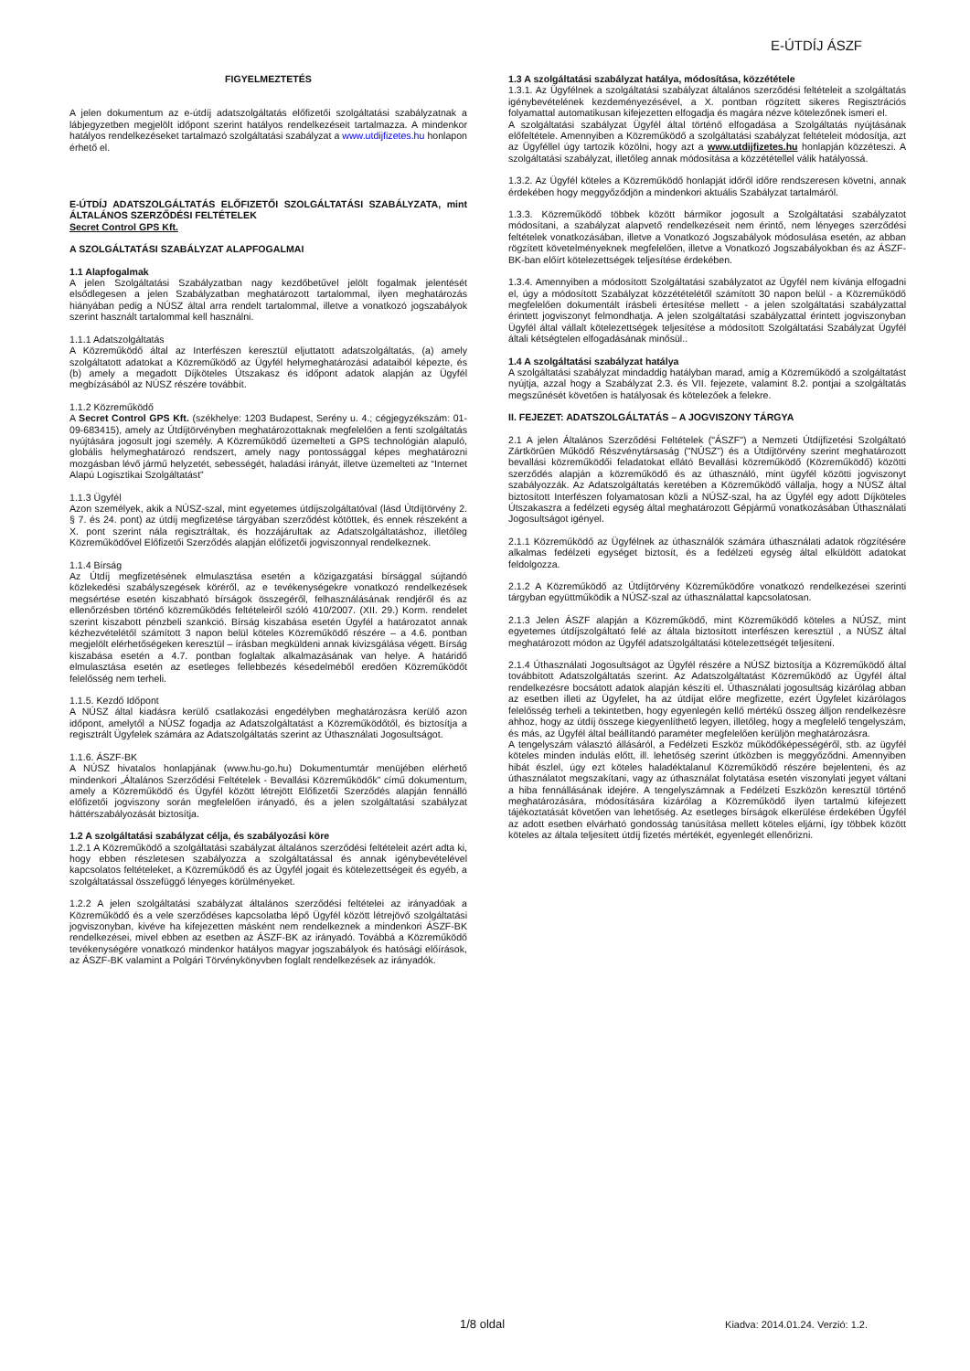E-ÚTDÍJ ÁSZF
FIGYELMEZTETÉS
A jelen dokumentum az e-útdíj adatszolgáltatás előfizetői szolgáltatási szabályzatnak a lábjegyzetben megjelölt időpont szerint hatályos rendelkezéseit tartalmazza. A mindenkor hatályos rendelkezéseket tartalmazó szolgáltatási szabályzat a www.utdijfizetes.hu honlapon érhető el.
E-ÚTDÍJ ADATSZOLGÁLTATÁS ELŐFIZETŐI SZOLGÁLTATÁSI SZABÁLYZATA, mint ÁLTALÁNOS SZERZŐDÉSI FELTÉTELEK
Secret Control GPS Kft.
A SZOLGÁLTATÁSI SZABÁLYZAT ALAPFOGALMAI
1.1 Alapfogalmak
A jelen Szolgáltatási Szabályzatban nagy kezdőbetűvel jelölt fogalmak jelentését elsődlegesen a jelen Szabályzatban meghatározott tartalommal, ilyen meghatározás hiányában pedig a NÚSZ által arra rendelt tartalommal, illetve a vonatkozó jogszabályok szerint használt tartalommal kell használni.
1.1.1 Adatszolgáltatás
A Közreműködő által az Interfészen keresztül eljuttatott adatszolgáltatás, (a) amely szolgáltatott adatokat a Közreműködő az Ügyfél helymeghatározási adataiból képezte, és (b) amely a megadott Díjköteles Útszakasz és időpont adatok alapján az Ügyfél megbízásából az NÚSZ részére továbbít.
1.1.2 Közreműködő
A Secret Control GPS Kft. (székhelye: 1203 Budapest, Serény u. 4.; cégjegyzékszám: 01-09-683415), amely az Útdíjtörvényben meghatározottaknak megfelelően a fenti szolgáltatás nyújtására jogosult jogi személy. A Közreműködő üzemelteti a GPS technológián alapuló, globális helymeghatározó rendszert, amely nagy pontossággal képes meghatározni mozgásban lévő jármű helyzetét, sebességét, haladási irányát, illetve üzemelteti az “Internet Alapú Logisztikai Szolgáltatást”
1.1.3 Ügyfél
Azon személyek, akik a NÚSZ-szal, mint egyetemes útdíjszolgáltatóval (lásd Útdíjtörvény 2. § 7. és 24. pont) az útdíj megfizetése tárgyában szerződést kötöttek, és ennek részeként a X. pont szerint nála regisztráltak, és hozzájárultak az Adatszolgáltatáshoz, illetőleg Közreműködővel Előfizetői Szerződés alapján előfizetői jogviszonnyal rendelkeznek.
1.1.4 Bírság
Az Útdíj megfizetésének elmulasztása esetén a közigazgatási bírsággal sújtandó közlekedési szabályszegések köréről, az e tevékenységekre vonatkozó rendelkezések megsértése esetén kiszabható bírságok összegéről, felhasználásának rendjéről és az ellenőrzésben történő közreműködés feltételeiről szóló 410/2007. (XII. 29.) Korm. rendelet szerint kiszabott pénzbeli szankció. Bírság kiszabása esetén Ügyfél a határozatot annak kézhezvételétől számított 3 napon belül köteles Közreműködő részére – a 4.6. pontban megjelölt elérhetőségeken keresztül – írásban megküldeni annak kivizsgálása végett. Bírság kiszabása esetén a 4.7. pontban foglaltak alkalmazásának van helye. A határidő elmulasztása esetén az esetleges fellebbezés késedelméből eredően Közreműködőt felelősség nem terheli.
1.1.5. Kezdő Időpont
A NÚSZ által kiadásra kerülő csatlakozási engedélyben meghatározásra kerülő azon időpont, amelytől a NÚSZ fogadja az Adatszolgáltatást a Közreműködőtől, és biztosítja a regisztrált Ügyfelek számára az Adatszolgáltatás szerint az Úthasználati Jogosultságot.
1.1.6. ÁSZF-BK
A NÚSZ hivatalos honlapjának (www.hu-go.hu) Dokumentumtár menüjében elérhető mindenkori „Általános Szerződési Feltételek - Bevallási Közreműködők” című dokumentum, amely a Közreműködő és Ügyfél között létrejött Előfizetői Szerződés alapján fennálló előfizetői jogviszony során megfelelően irányadó, és a jelen szolgáltatási szabályzat háttérszabályozását biztosítja.
1.2 A szolgáltatási szabályzat célja, és szabályozási köre
1.2.1 A Közreműködő a szolgáltatási szabályzat általános szerződési feltételeit azért adta ki, hogy ebben részletesen szabályozza a szolgáltatással és annak igénybevételével kapcsolatos feltételeket, a Közreműködő és az Ügyfél jogait és kötelezettségeit és egyéb, a szolgáltatással összefüggő lényeges körülményeket.
1.2.2 A jelen szolgáltatási szabályzat általános szerződési feltételei az irányadóak a Közreműködő és a vele szerződéses kapcsolatba lépő Ügyfél között létrejövő szolgáltatási jogviszonyban, kivéve ha kifejezetten másként nem rendelkeznek a mindenkori ÁSZF-BK rendelkezései, mivel ebben az esetben az ÁSZF-BK az irányadó. Továbbá a Közreműködő tevékenységére vonatkozó mindenkor hatályos magyar jogszabályok és hatósági előírások, az ÁSZF-BK valamint a Polgári Törvénykönyvben foglalt rendelkezések az irányadók.
1.3 A szolgáltatási szabályzat hatálya, módosítása, közzététele
1.3.1. Az Ügyfélnek a szolgáltatási szabályzat általános szerződési feltételeit a szolgáltatás igénybevételének kezdeményezésével, a X. pontban rögzített sikeres Regisztrációs folyamattal automatikusan kifejezetten elfogadja és magára nézve kötelezőnek ismeri el.
A szolgáltatási szabályzat Ügyfél által történő elfogadása a Szolgáltatás nyújtásának előfeltétele. Amennyiben a Közreműködő a szolgáltatási szabályzat feltételeit módosítja, azt az Ügyféllel úgy tartozik közölni, hogy azt a www.utdijfizetes.hu honlapján közzéteszi. A szolgáltatási szabályzat, illetőleg annak módosítása a közzététellel válik hatályossá.
1.3.2. Az Ügyfél köteles a Közreműködő honlapját időről időre rendszeresen követni, annak érdekében hogy meggyőződjön a mindenkori aktuális Szabályzat tartalmáról.
1.3.3. Közreműködő többek között bármikor jogosult a Szolgáltatási szabályzatot módosítani, a szabályzat alapvető rendelkezéseit nem érintő, nem lényeges szerződési feltételek vonatkozásában, illetve a Vonatkozó Jogszabályok módosulása esetén, az abban rögzített követelményeknek megfelelően, illetve a Vonatkozó Jogszabályokban és az ÁSZF-BK-ban előírt kötelezettségek teljesítése érdekében.
1.3.4. Amennyiben a módosított Szolgáltatási szabályzatot az Ügyfél nem kívánja elfogadni el, úgy a módosított Szabályzat közzétételétől számított 30 napon belül - a Közreműködő megfelelően dokumentált írásbeli értesítése mellett - a jelen szolgáltatási szabályzattal érintett jogviszonyt felmondhatja. A jelen szolgáltatási szabályzattal érintett jogviszonyban Ügyfél által vállalt kötelezettségek teljesítése a módosított Szolgáltatási Szabályzat Ügyfél általi kétségtelen elfogadásának minősül..
1.4 A szolgáltatási szabályzat hatálya
A szolgáltatási szabályzat mindaddig hatályban marad, amíg a Közreműködő a szolgáltatást nyújtja, azzal hogy a Szabályzat 2.3. és VII. fejezete, valamint 8.2. pontjai a szolgáltatás megszűnését követően is hatályosak és kötelezőek a felekre.
II. FEJEZET: ADATSZOLGÁLTATÁS – A JOGVISZONY TÁRGYA
2.1 A jelen Általános Szerződési Feltételek ("ÁSZF") a Nemzeti Útdíjfizetési Szolgáltató Zártkörűen Működő Részvénytársaság ("NÚSZ") és a Útdíjtörvény szerint meghatározott bevallási közreműködői feladatokat ellátó Bevallási közreműködő (Közreműködő) közötti szerződés alapján a közreműködő és az úthasználó, mint ügyfél közötti jogviszonyt szabályozzák. Az Adatszolgáltatás keretében a Közreműködő vállalja, hogy a NÚSZ által biztosított Interfészen folyamatosan közli a NÚSZ-szal, ha az Ügyfél egy adott Díjköteles Útszakaszra a fedélzeti egység által meghatározott Gépjármű vonatkozásában Úthasználati Jogosultságot igényel.
2.1.1 Közreműködő az Ügyfélnek az úthasználók számára úthasználati adatok rögzítésére alkalmas fedélzeti egységet biztosít, és a fedélzeti egység által elküldött adatokat feldolgozza.
2.1.2 A Közreműködő az Útdíjtörvény Közreműködőre vonatkozó rendelkezései szerinti tárgyban együttműködik a NÚSZ-szal az úthasználattal kapcsolatosan.
2.1.3 Jelen ÁSZF alapján a Közreműködő, mint Közreműködő köteles a NÚSZ, mint egyetemes útdíjszolgáltató felé az általa biztosított interfészen keresztül , a NÚSZ által meghatározott módon az Ügyfél adatszolgáltatási kötelezettségét teljesíteni.
2.1.4 Úthasználati Jogosultságot az Ügyfél részére a NÚSZ biztosítja a Közreműködő által továbbított Adatszolgáltatás szerint. Az Adatszolgáltatást Közreműködő az Ügyfél által rendelkezésre bocsátott adatok alapján készíti el. Úthasználati jogosultság kizárólag abban az esetben illeti az Ügyfelet, ha az útdíjat előre megfizette, ezért Ügyfelet kizárólagos felelősség terheli a tekintetben, hogy egyenlegén kellő mértékű összeg álljon rendelkezésre ahhoz, hogy az útdíj összege kiegyenlíthető legyen, illetőleg, hogy a megfelelő tengelyszám, és más, az Ügyfél által beállítandó paraméter megfelelően kerüljön meghatározásra.
A tengelyszám választó állásáról, a Fedélzeti Eszköz működőképességéről, stb. az ügyfél köteles minden indulás előtt, ill. lehetőség szerint útközben is meggyőződni. Amennyiben hibát észlel, úgy ezt köteles haladéktalanul Közreműködő részére bejelenteni, és az úthasználatot megszakítani, vagy az úthasználat folytatása esetén viszonylati jegyet váltani a hiba fennállásának idejére. A tengelyszámnak a Fedélzeti Eszközön keresztül történő meghatározására, módosítására kizárólag a Közreműködő ilyen tartalmú kifejezett tájékoztatását követően van lehetőség. Az esetleges bírságok elkerülése érdekében Ügyfél az adott esetben elvárható gondosság tanúsítása mellett köteles eljárni, így többek között köteles az általa teljesített útdíj fizetés mértékét, egyenlegét ellenőrizni.
1/8 oldal Kiadva: 2014.01.24. Verzió: 1.2.